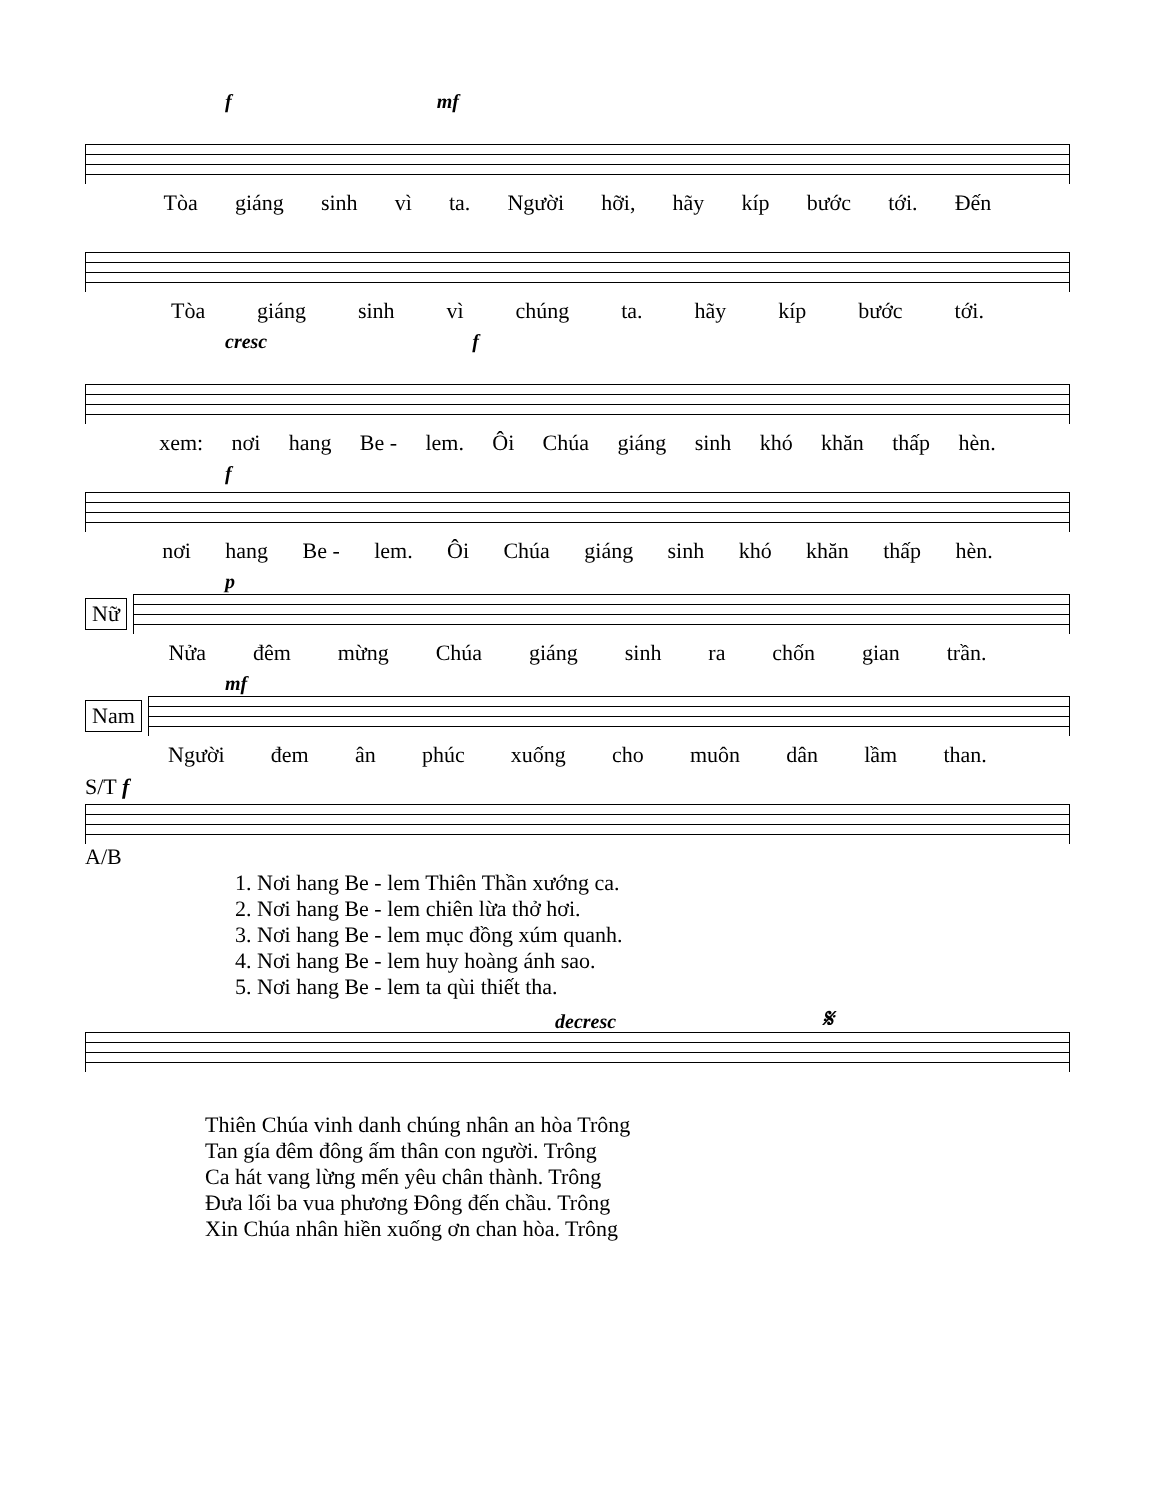f mf
Tòa giáng sinh vì ta. Người hỡi, hãy kíp bước tới. Đến
Tòa giáng sinh vì chúng ta. hãy kíp bước tới.
cresc f
xem: nơi hang Be - lem. Ôi Chúa giáng sinh khó khăn thấp hèn.
f
nơi hang Be - lem. Ôi Chúa giáng sinh khó khăn thấp hèn.
p
Nữ
Nửa đêm mừng Chúa giáng sinh ra chốn gian trần.
mf
Nam
Người đem ân phúc xuống cho muôn dân lầm than.
S/T f
A/B
1. Nơi hang Be - lem Thiên Thần xướng ca.
2. Nơi hang Be - lem chiên lừa thở hơi.
3. Nơi hang Be - lem mục đồng xúm quanh.
4. Nơi hang Be - lem huy hoàng ánh sao.
5. Nơi hang Be - lem ta qùi thiết tha.
decresc 𝄋
Thiên Chúa vinh danh chúng nhân an hòa Trông
Tan gía đêm đông ấm thân con người. Trông
Ca hát vang lừng mến yêu chân thành. Trông
Đưa lối ba vua phương Đông đến chầu. Trông
Xin Chúa nhân hiền xuống ơn chan hòa. Trông